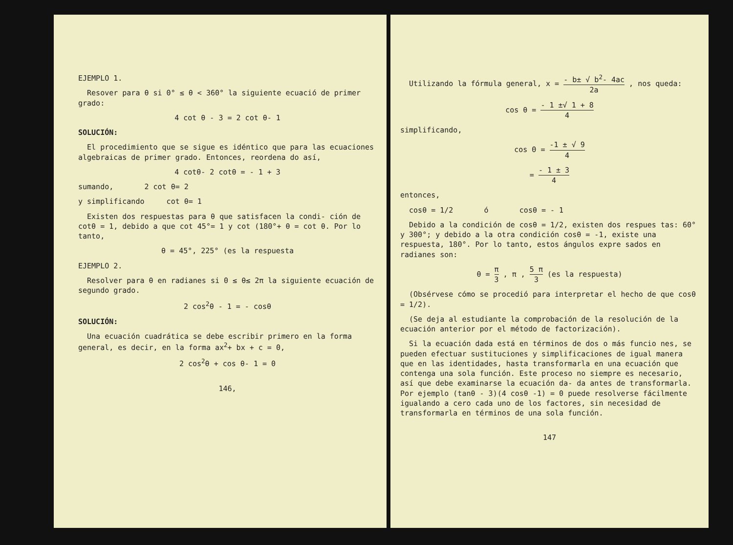EJEMPLO 1.
Resover para θ si 0° ≤ θ < 360° la siguiente ecuació de primer grado:
4 cot θ - 3 = 2 cot θ- 1
SOLUCIÓN:
El procedimiento que se sigue es idéntico que para las ecuaciones algebraicas de primer grado. Entonces, reordena do así,
4 cotθ- 2 cotθ = - 1 + 3
sumando, 2 cot θ= 2
y simplificando cot θ= 1
Existen dos respuestas para θ que satisfacen la condi- ción de cotθ = 1, debido a que cot 45°= 1 y cot (180°+ θ = cot θ. Por lo tanto,
θ = 45°, 225° (es la respuesta
EJEMPLO 2.
Resolver para θ en radianes si 0 ≤ θ≤ 2π la siguiente ecuación de segundo grado.
2 cos<sup>2</sup>θ - 1 = - cosθ
SOLUCIÓN:
Una ecuación cuadrática se debe escribir primero en la forma general, es decir, en la forma ax<sup>2</sup>+ bx + c = 0,
2 cos<sup>2</sup>θ + cos θ- 1 = 0
146,
Utilizando la fórmula general, x = - b± √ b<sup>2</sup>- 4ac 2a , nos queda:
cos θ = - 1 ±√ 1 + 8 4
simplificando,
cos Θ = -1 ± √ 9 4
= - 1 ± 3 4
entonces,
cosθ = 1/2 ó cosθ = - 1
Debido a la condición de cosθ = 1/2, existen dos respues tas: 60° y 300°; y debido a la otra condición cosθ = -1, existe una respuesta, 180°. Por lo tanto, estos ángulos expre sados en radianes son:
θ = π 3 , π , 5 π 3 (es la respuesta)
(Obsérvese cómo se procedió para interpretar el hecho de que cosθ = 1/2).
(Se deja al estudiante la comprobación de la resolución de la ecuación anterior por el método de factorización).
Si la ecuación dada está en términos de dos o más funcio nes, se pueden efectuar sustituciones y simplificaciones de igual manera que en las identidades, hasta transformarla en una ecuación que contenga una sola función. Este proceso no siempre es necesario, así que debe examinarse la ecuación da- da antes de transformarla. Por ejemplo (tanθ - 3)(4 cosθ -1) = 0 puede resolverse fácilmente igualando a cero cada uno de los factores, sin necesidad de transformarla en términos de una sola función.
147